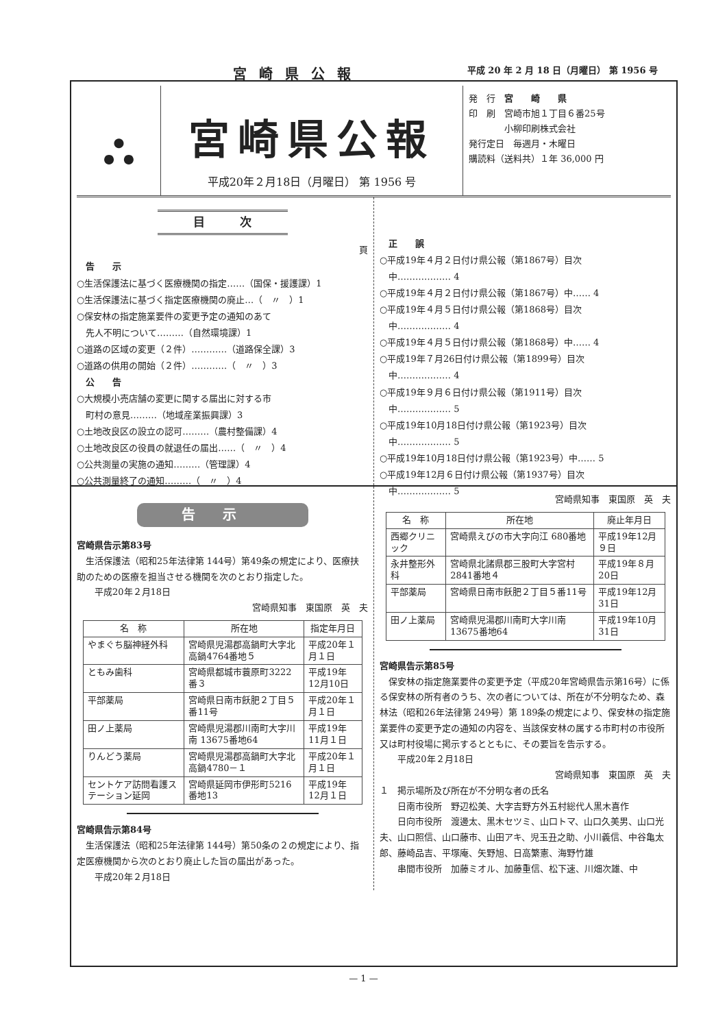宮崎県公報 平成 20 年 2 月 18 日（月曜日） 第 1956 号
⛬ 宮崎県公報
平成20年２月18日（月曜日） 第 1956 号
発　行　宮　　崎　　県
印　刷　宮崎市旭１丁目６番25号
　　　　小柳印刷株式会社
発行定日　毎週月・木曜日
購読料（送料共）１年 36,000 円
目　　　次
頁
　告　　示
○生活保護法に基づく医療機関の指定……（国保・援護課）1
○生活保護法に基づく指定医療機関の廃止…（　〃　）1
○保安林の指定施業要件の変更予定の通知のあて
　先人不明について………（自然環境課）1
○道路の区域の変更（２件）…………（道路保全課）3
○道路の供用の開始（２件）…………（　〃　）3
　公　　告
○大規模小売店舗の変更に関する届出に対する市
　町村の意見………（地域産業振興課）3
○土地改良区の設立の認可………（農村整備課）4
○土地改良区の役員の就退任の届出……（　〃　）4
○公共測量の実施の通知………（管理課）4
○公共測量終了の通知………（　〃　）4
　正　　誤
○平成19年４月２日付け県公報（第1867号）目次
　中……………… 4
○平成19年４月２日付け県公報（第1867号）中…… 4
○平成19年４月５日付け県公報（第1868号）目次
　中……………… 4
○平成19年４月５日付け県公報（第1868号）中…… 4
○平成19年７月26日付け県公報（第1899号）目次
　中……………… 4
○平成19年９月６日付け県公報（第1911号）目次
　中……………… 5
○平成19年10月18日付け県公報（第1923号）目次
　中……………… 5
○平成19年10月18日付け県公報（第1923号）中…… 5
○平成19年12月６日付け県公報（第1937号）目次
　中……………… 5
告示
宮崎県告示第83号
　生活保護法（昭和25年法律第 144号）第49条の規定により、医療扶助のための医療を担当させる機関を次のとおり指定した。
　　平成20年２月18日
宮崎県知事　東国原　英　夫
| 名 称 | 所在地 | 指定年月日 |
| --- | --- | --- |
| やまぐち脳神経外科 | 宮崎県児湯郡高鍋町大字北高鍋4764番地５ | 平成20年１月１日 |
| ともみ歯科 | 宮崎県都城市蓑原町3222番３ | 平成19年12月10日 |
| 平部薬局 | 宮崎県日南市飫肥２丁目５番11号 | 平成20年１月１日 |
| 田ノ上薬局 | 宮崎県児湯郡川南町大字川南 13675番地64 | 平成19年11月１日 |
| りんどう薬局 | 宮崎県児湯郡高鍋町大字北高鍋4780－１ | 平成20年１月１日 |
| セントケア訪問看護ステーション延岡 | 宮崎県延岡市伊形町5216番地13 | 平成19年12月１日 |
宮崎県告示第84号
　生活保護法（昭和25年法律第 144号）第50条の２の規定により、指定医療機関から次のとおり廃止した旨の届出があった。
　　平成20年２月18日
宮崎県知事　東国原　英　夫
| 名 称 | 所在地 | 廃止年月日 |
| --- | --- | --- |
| 西郷クリニック | 宮崎県えびの市大字向江 680番地 | 平成19年12月９日 |
| 永井整形外科 | 宮崎県北諸県郡三股町大字宮村2841番地４ | 平成19年８月20日 |
| 平部薬局 | 宮崎県日南市飫肥２丁目５番11号 | 平成19年12月31日 |
| 田ノ上薬局 | 宮崎県児湯郡川南町大字川南 13675番地64 | 平成19年10月31日 |
宮崎県告示第85号
　保安林の指定施業要件の変更予定（平成20年宮崎県告示第16号）に係る保安林の所有者のうち、次の者については、所在が不分明なため、森林法（昭和26年法律第 249号）第 189条の規定により、保安林の指定施業要件の変更予定の通知の内容を、当該保安林の属する市町村の市役所又は町村役場に掲示するとともに、その要旨を告示する。
　　平成20年２月18日
宮崎県知事　東国原　英　夫
１　掲示場所及び所在が不分明な者の氏名
　　日南市役所　野辺松美、大字吉野方外五村総代人黒木喜作
　　日向市役所　渡邊太、黒木セツミ、山口トマ、山口久美男、山口光夫、山口照信、山口藤市、山田アキ、児玉丑之助、小川義信、中谷亀太郎、藤崎品吉、平塚庵、矢野旭、日高繁憲、海野竹雄
　　串間市役所　加藤ミオル、加藤重信、松下速、川畑次雄、中
— 1 —